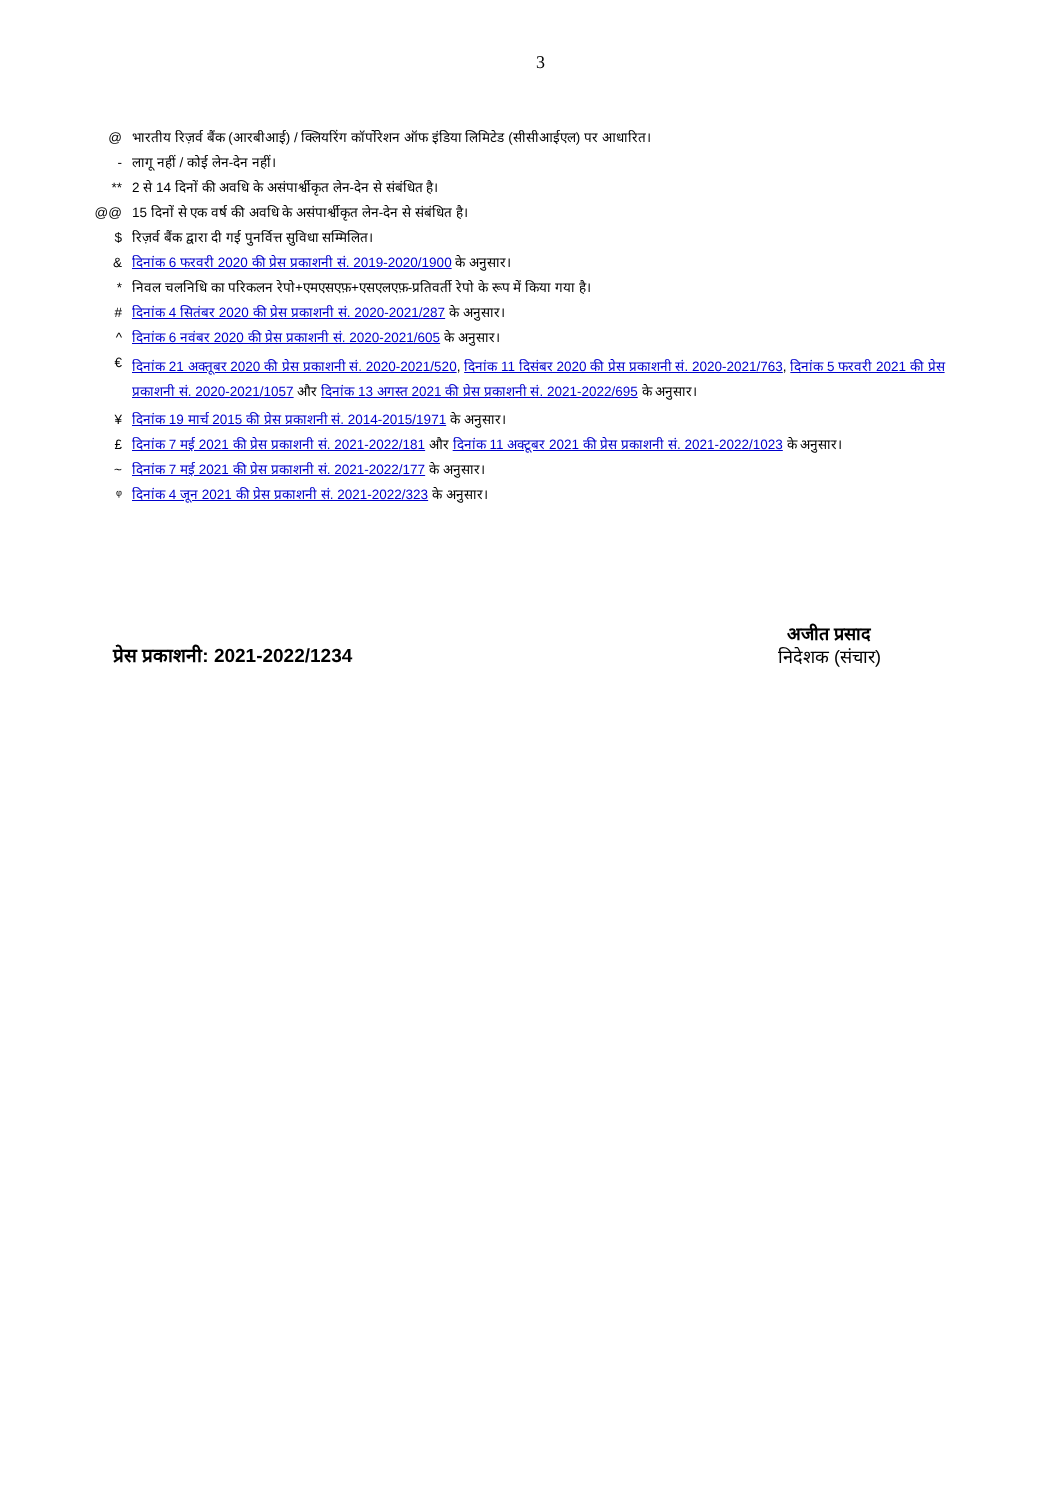3
@ भारतीय रिज़र्व बैंक (आरबीआई) / क्लियरिंग कॉर्पोरेशन ऑफ इंडिया लिमिटेड (सीसीआईएल) पर आधारित।
- लागू नहीं / कोई लेन-देन नहीं।
** 2 से 14 दिनों की अवधि के असंपार्श्वीकृत लेन-देन से संबंधित है।
@@ 15 दिनों से एक वर्ष की अवधि के असंपार्श्वीकृत लेन-देन से संबंधित है।
$ रिज़र्व बैंक द्वारा दी गई पुनर्वित्त सुविधा सम्मिलित।
& दिनांक 6 फरवरी 2020 की प्रेस प्रकाशनी सं. 2019-2020/1900 के अनुसार।
* निवल चलनिधि का परिकलन रेपो+एमएसएफ़+एसएलएफ़-प्रतिवर्ती रेपो के रूप में किया गया है।
# दिनांक 4 सितंबर 2020 की प्रेस प्रकाशनी सं. 2020-2021/287 के अनुसार।
^ दिनांक 6 नवंबर 2020 की प्रेस प्रकाशनी सं. 2020-2021/605 के अनुसार।
€
दिनांक 21 अक्तूबर 2020 की प्रेस प्रकाशनी सं. 2020-2021/520, दिनांक 11 दिसंबर 2020 की प्रेस प्रकाशनी सं. 2020-2021/763, दिनांक 5 फरवरी 2021 की प्रेस प्रकाशनी सं. 2020-2021/1057 और दिनांक 13 अगस्त 2021 की प्रेस प्रकाशनी सं. 2021-2022/695 के अनुसार।
¥ दिनांक 19 मार्च 2015 की प्रेस प्रकाशनी सं. 2014-2015/1971 के अनुसार।
£ दिनांक 7 मई 2021 की प्रेस प्रकाशनी सं. 2021-2022/181 और दिनांक 11 अक्टूबर 2021 की प्रेस प्रकाशनी सं. 2021-2022/1023 के अनुसार।
~ दिनांक 7 मई 2021 की प्रेस प्रकाशनी सं. 2021-2022/177 के अनुसार।
ᵠ दिनांक 4 जून 2021 की प्रेस प्रकाशनी सं. 2021-2022/323 के अनुसार।
प्रेस प्रकाशनी: 2021-2022/1234
अजीत प्रसाद
निदेशक (संचार)